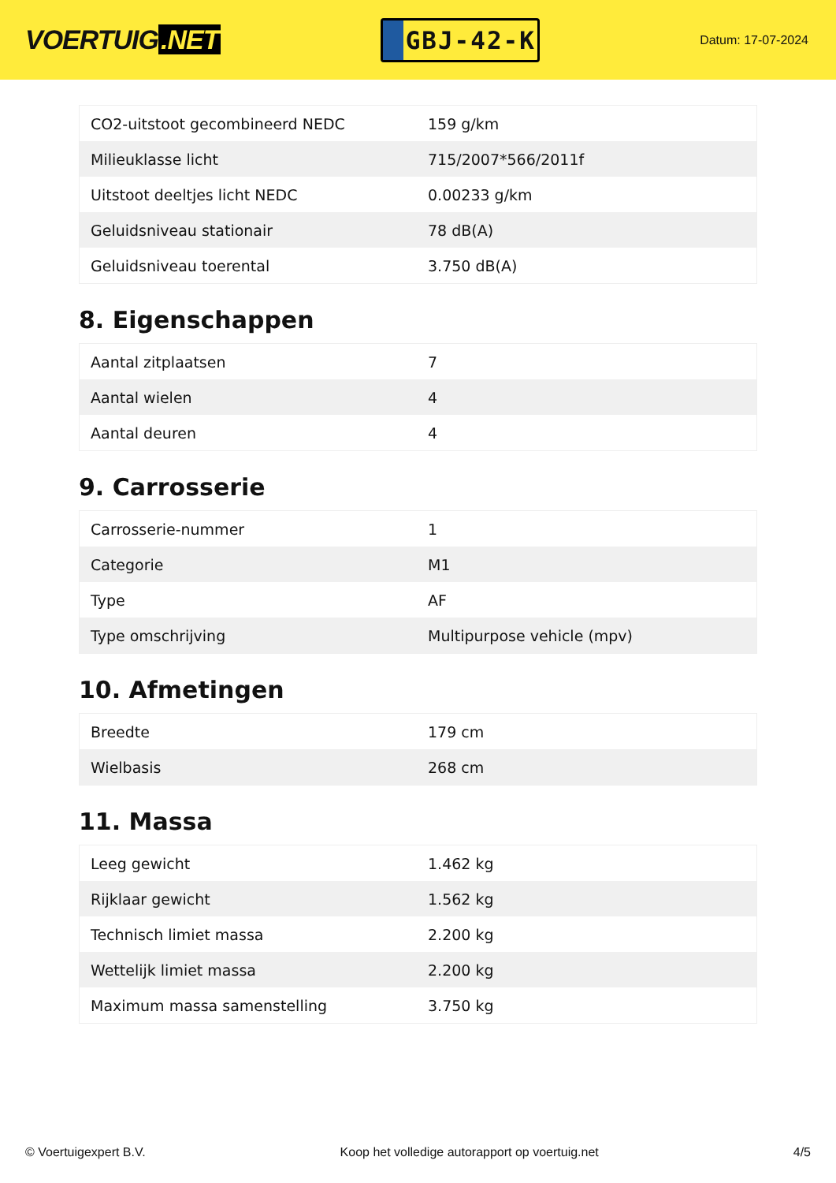VOERTUIG.NET
GBJ-42-K
Datum: 17-07-2024
| CO2-uitstoot gecombineerd NEDC | 159 g/km |
| Milieuklasse licht | 715/2007*566/2011f |
| Uitstoot deeltjes licht NEDC | 0.00233 g/km |
| Geluidsniveau stationair | 78 dB(A) |
| Geluidsniveau toerental | 3.750 dB(A) |
8. Eigenschappen
| Aantal zitplaatsen | 7 |
| Aantal wielen | 4 |
| Aantal deuren | 4 |
9. Carrosserie
| Carrosserie-nummer | 1 |
| Categorie | M1 |
| Type | AF |
| Type omschrijving | Multipurpose vehicle (mpv) |
10. Afmetingen
| Breedte | 179 cm |
| Wielbasis | 268 cm |
11. Massa
| Leeg gewicht | 1.462 kg |
| Rijklaar gewicht | 1.562 kg |
| Technisch limiet massa | 2.200 kg |
| Wettelijk limiet massa | 2.200 kg |
| Maximum massa samenstelling | 3.750 kg |
© Voertuigexpert B.V. Koop het volledige autorapport op voertuig.net 4/5